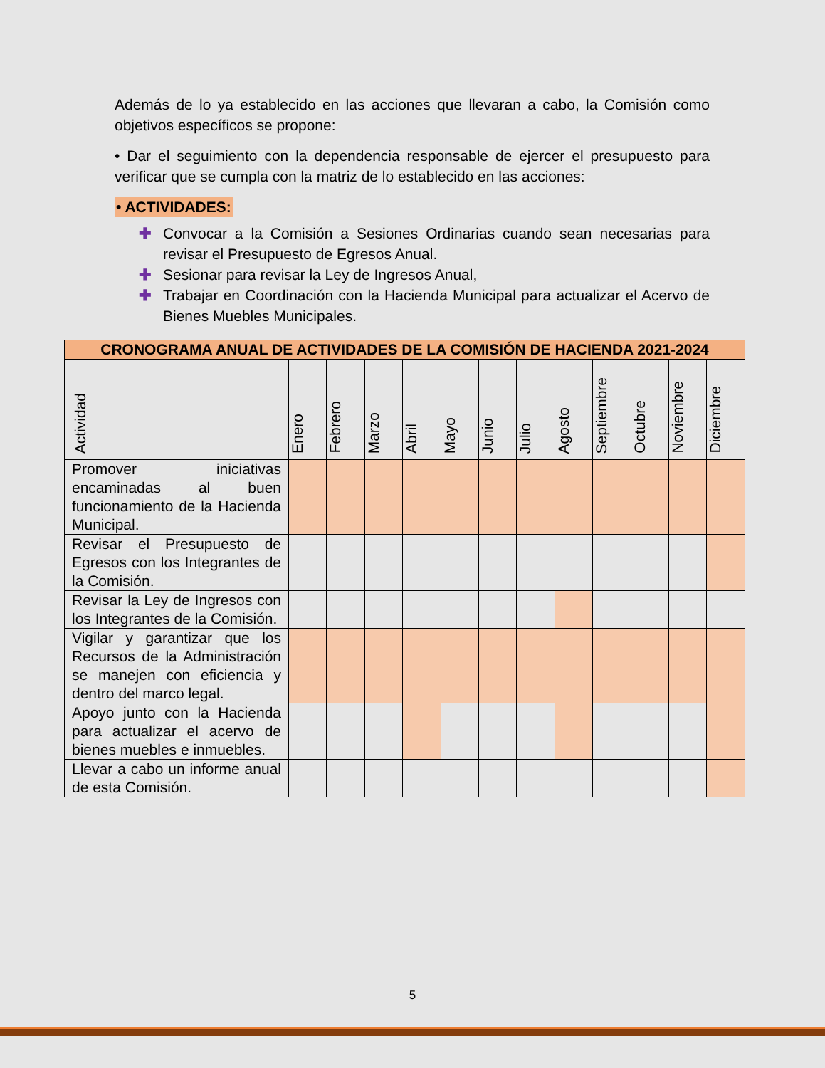Además de lo ya establecido en las acciones que llevaran a cabo, la Comisión como objetivos específicos se propone:
• Dar el seguimiento con la dependencia responsable de ejercer el presupuesto para verificar que se cumpla con la matriz de lo establecido en las acciones:
• ACTIVIDADES:
✚ Convocar a la Comisión a Sesiones Ordinarias cuando sean necesarias para revisar el Presupuesto de Egresos Anual.
✚ Sesionar para revisar la Ley de Ingresos Anual,
✚ Trabajar en Coordinación con la Hacienda Municipal para actualizar el Acervo de Bienes Muebles Municipales.
| CRONOGRAMA ANUAL DE ACTIVIDADES DE LA COMISIÓN DE HACIENDA 2021-2024 | | | | | | | | | | | | |
| --- | --- | --- | --- | --- | --- | --- | --- | --- | --- | --- | --- | --- |
| Actividad | Enero | Febrero | Marzo | Abril | Mayo | Junio | Julio | Agosto | Septiembre | Octubre | Noviembre | Diciembre |
| Promover iniciativas encaminadas al buen funcionamiento de la Hacienda Municipal. | | | | | | | | | | | | |
| Revisar el Presupuesto de Egresos con los Integrantes de la Comisión. | | | | | | | | | | | | |
| Revisar la Ley de Ingresos con los Integrantes de la Comisión. | | | | | | | | | | | | |
| Vigilar y garantizar que los Recursos de la Administración se manejen con eficiencia y dentro del marco legal. | | | | | | | | | | | | |
| Apoyo junto con la Hacienda para actualizar el acervo de bienes muebles e inmuebles. | | | | | | | | | | | | |
| Llevar a cabo un informe anual de esta Comisión. | | | | | | | | | | | | |
5